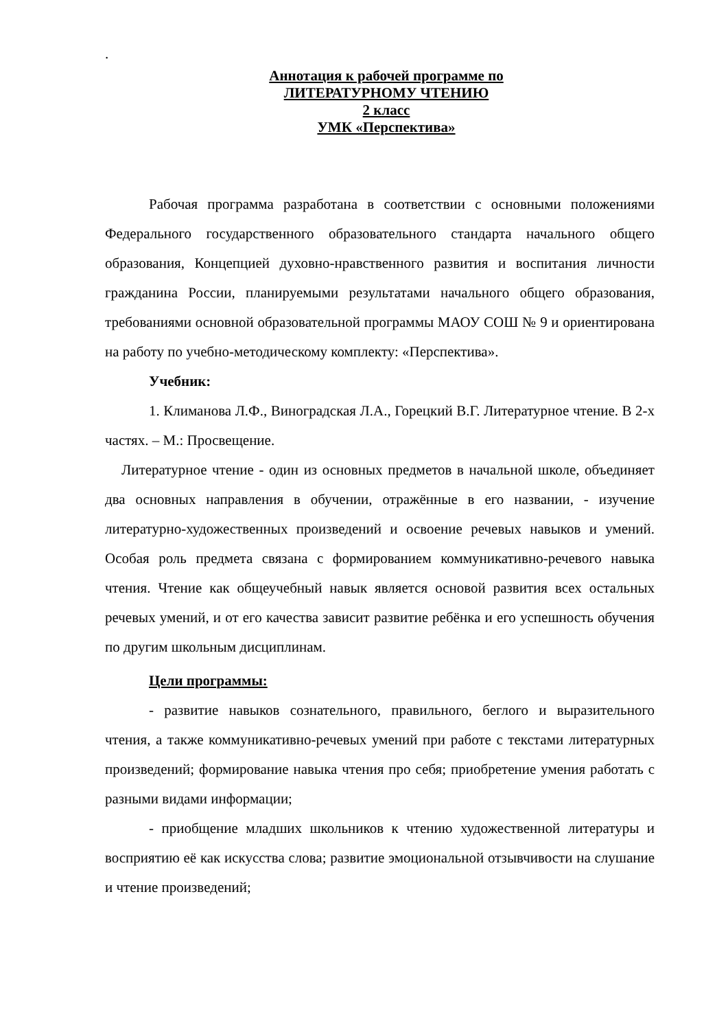.
Аннотация к рабочей программе по
ЛИТЕРАТУРНОМУ ЧТЕНИЮ
2 класс
УМК «Перспектива»
Рабочая программа разработана в соответствии с основными положениями Федерального государственного образовательного стандарта начального общего образования, Концепцией духовно-нравственного развития и воспитания личности гражданина России, планируемыми результатами начального общего образования, требованиями основной образовательной программы МАОУ СОШ № 9 и ориентирована на работу по учебно-методическому комплекту: «Перспектива».
Учебник:
1. Климанова Л.Ф., Виноградская Л.А., Горецкий В.Г. Литературное чтение. В 2-х частях. – М.: Просвещение.
Литературное чтение - один из основных предметов в начальной школе, объединяет два основных направления в обучении, отражённые в его названии, - изучение литературно-художественных произведений и освоение речевых навыков и умений. Особая роль предмета связана с формированием коммуникативно-речевого навыка чтения. Чтение как общеучебный навык является основой развития всех остальных речевых умений, и от его качества зависит развитие ребёнка и его успешность обучения по другим школьным дисциплинам.
Цели программы:
- развитие навыков сознательного, правильного, беглого и выразительного чтения, а также коммуникативно-речевых умений при работе с текстами литературных произведений; формирование навыка чтения про себя; приобретение умения работать с разными видами информации;
- приобщение младших школьников к чтению художественной литературы и восприятию её как искусства слова; развитие эмоциональной отзывчивости на слушание и чтение произведений;